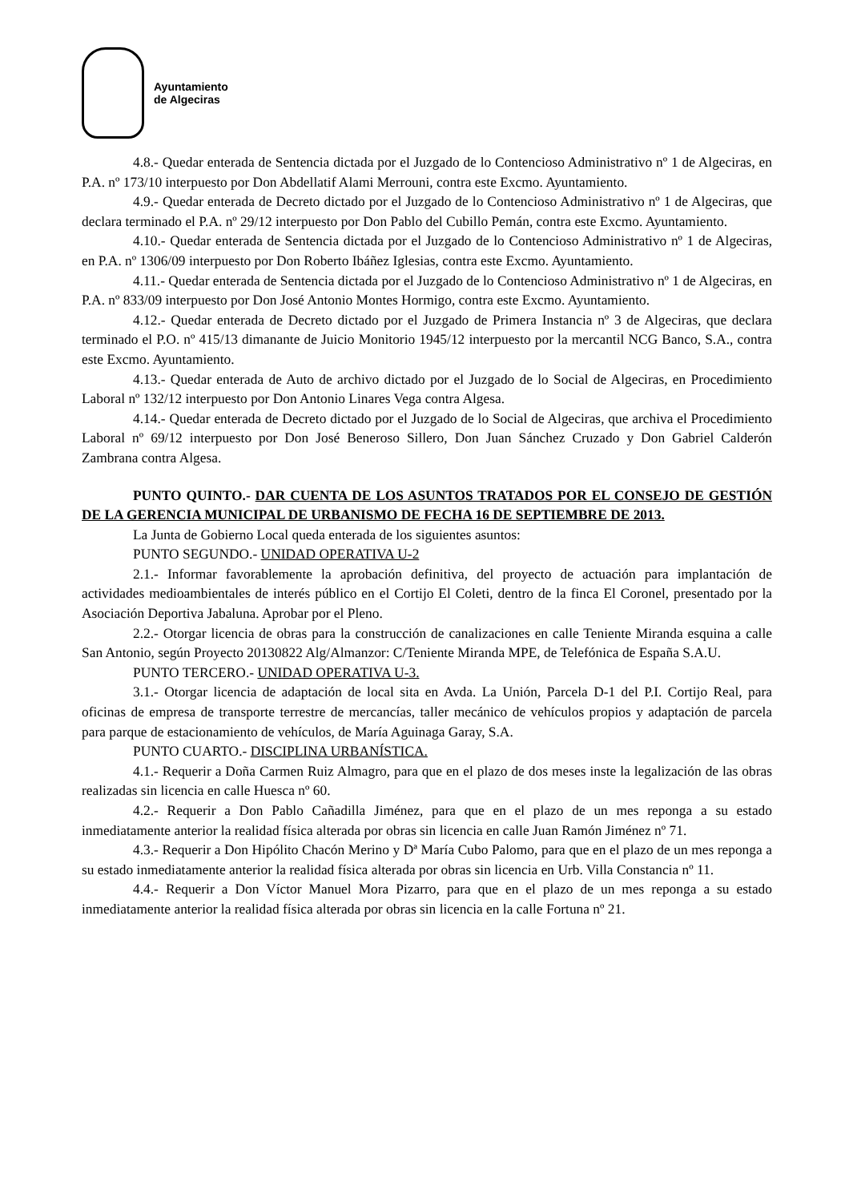Ayuntamiento
de Algeciras
4.8.- Quedar enterada de Sentencia dictada por el Juzgado de lo Contencioso Administrativo nº 1 de Algeciras, en P.A. nº 173/10 interpuesto por Don Abdellatif Alami Merrouni, contra este Excmo. Ayuntamiento.
4.9.- Quedar enterada de Decreto dictado por el Juzgado de lo Contencioso Administrativo nº 1 de Algeciras, que declara terminado el P.A. nº 29/12 interpuesto por Don Pablo del Cubillo Pemán, contra este Excmo. Ayuntamiento.
4.10.- Quedar enterada de Sentencia dictada por el Juzgado de lo Contencioso Administrativo nº 1 de Algeciras, en P.A. nº 1306/09 interpuesto por Don Roberto Ibáñez Iglesias, contra este Excmo. Ayuntamiento.
4.11.- Quedar enterada de Sentencia dictada por el Juzgado de lo Contencioso Administrativo nº 1 de Algeciras, en P.A. nº 833/09 interpuesto por Don José Antonio Montes Hormigo, contra este Excmo. Ayuntamiento.
4.12.- Quedar enterada de Decreto dictado por el Juzgado de Primera Instancia nº 3 de Algeciras, que declara terminado el P.O. nº 415/13 dimanante de Juicio Monitorio 1945/12 interpuesto por la mercantil NCG Banco, S.A., contra este Excmo. Ayuntamiento.
4.13.- Quedar enterada de Auto de archivo dictado por el Juzgado de lo Social de Algeciras, en Procedimiento Laboral nº 132/12 interpuesto por Don Antonio Linares Vega contra Algesa.
4.14.- Quedar enterada de Decreto dictado por el Juzgado de lo Social de Algeciras, que archiva el Procedimiento Laboral nº 69/12 interpuesto por Don José Beneroso Sillero, Don Juan Sánchez Cruzado y Don Gabriel Calderón Zambrana contra Algesa.
PUNTO QUINTO.- DAR CUENTA DE LOS ASUNTOS TRATADOS POR EL CONSEJO DE GESTIÓN DE LA GERENCIA MUNICIPAL DE URBANISMO DE FECHA 16 DE SEPTIEMBRE DE 2013.
La Junta de Gobierno Local queda enterada de los siguientes asuntos:
PUNTO SEGUNDO.- UNIDAD OPERATIVA U-2
2.1.- Informar favorablemente la aprobación definitiva, del proyecto de actuación para implantación de actividades medioambientales de interés público en el Cortijo El Coleti, dentro de la finca El Coronel, presentado por la Asociación Deportiva Jabaluna. Aprobar por el Pleno.
2.2.- Otorgar licencia de obras para la construcción de canalizaciones en calle Teniente Miranda esquina a calle San Antonio, según Proyecto 20130822 Alg/Almanzor: C/Teniente Miranda MPE, de Telefónica de España S.A.U.
PUNTO TERCERO.- UNIDAD OPERATIVA U-3.
3.1.- Otorgar licencia de adaptación de local sita en Avda. La Unión, Parcela D-1 del P.I. Cortijo Real, para oficinas de empresa de transporte terrestre de mercancías, taller mecánico de vehículos propios y adaptación de parcela para parque de estacionamiento de vehículos, de María Aguinaga Garay, S.A.
PUNTO CUARTO.- DISCIPLINA URBANÍSTICA.
4.1.- Requerir a Doña Carmen Ruiz Almagro, para que en el plazo de dos meses inste la legalización de las obras realizadas sin licencia en calle Huesca nº 60.
4.2.- Requerir a Don Pablo Cañadilla Jiménez, para que en el plazo de un mes reponga a su estado inmediatamente anterior la realidad física alterada por obras sin licencia en calle Juan Ramón Jiménez nº 71.
4.3.- Requerir a Don Hipólito Chacón Merino y Dª María Cubo Palomo, para que en el plazo de un mes reponga a su estado inmediatamente anterior la realidad física alterada por obras sin licencia en Urb. Villa Constancia nº 11.
4.4.- Requerir a Don Víctor Manuel Mora Pizarro, para que en el plazo de un mes reponga a su estado inmediatamente anterior la realidad física alterada por obras sin licencia en la calle Fortuna nº 21.